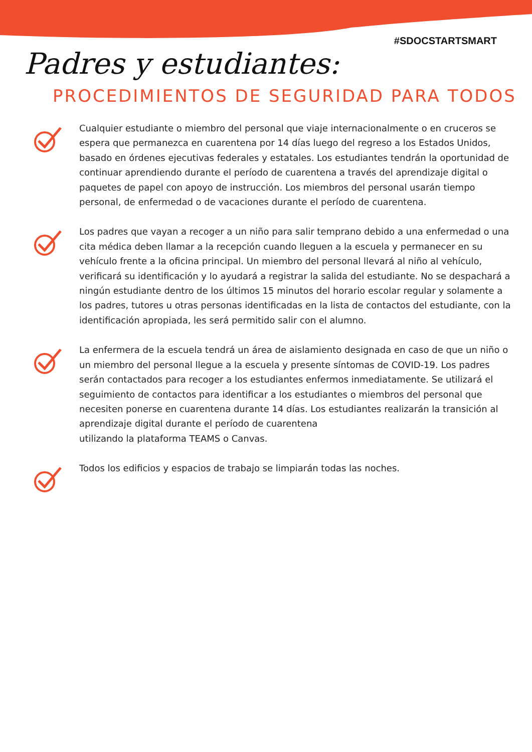#SDOCSTARTSMART
Padres y estudiantes:
PROCEDIMIENTOS DE SEGURIDAD PARA TODOS
Cualquier estudiante o miembro del personal que viaje internacionalmente o en cruceros se espera que permanezca en cuarentena por 14 días luego del regreso a los Estados Unidos, basado en órdenes ejecutivas federales y estatales. Los estudiantes tendrán la oportunidad de continuar aprendiendo durante el período de cuarentena a través del aprendizaje digital o paquetes de papel con apoyo de instrucción. Los miembros del personal usarán tiempo personal, de enfermedad o de vacaciones durante el período de cuarentena.
Los padres que vayan a recoger a un niño para salir temprano debido a una enfermedad o una cita médica deben llamar a la recepción cuando lleguen a la escuela y permanecer en su vehículo frente a la oficina principal. Un miembro del personal llevará al niño al vehículo, verificará su identificación y lo ayudará a registrar la salida del estudiante. No se despachará a ningún estudiante dentro de los últimos 15 minutos del horario escolar regular y solamente a los padres, tutores u otras personas identificadas en la lista de contactos del estudiante, con la identificación apropiada, les será permitido salir con el alumno.
La enfermera de la escuela tendrá un área de aislamiento designada en caso de que un niño o un miembro del personal llegue a la escuela y presente síntomas de COVID-19. Los padres serán contactados para recoger a los estudiantes enfermos inmediatamente. Se utilizará el seguimiento de contactos para identificar a los estudiantes o miembros del personal que necesiten ponerse en cuarentena durante 14 días. Los estudiantes realizarán la transición al aprendizaje digital durante el período de cuarentena
utilizando la plataforma TEAMS o Canvas.
Todos los edificios y espacios de trabajo se limpiarán todas las noches.